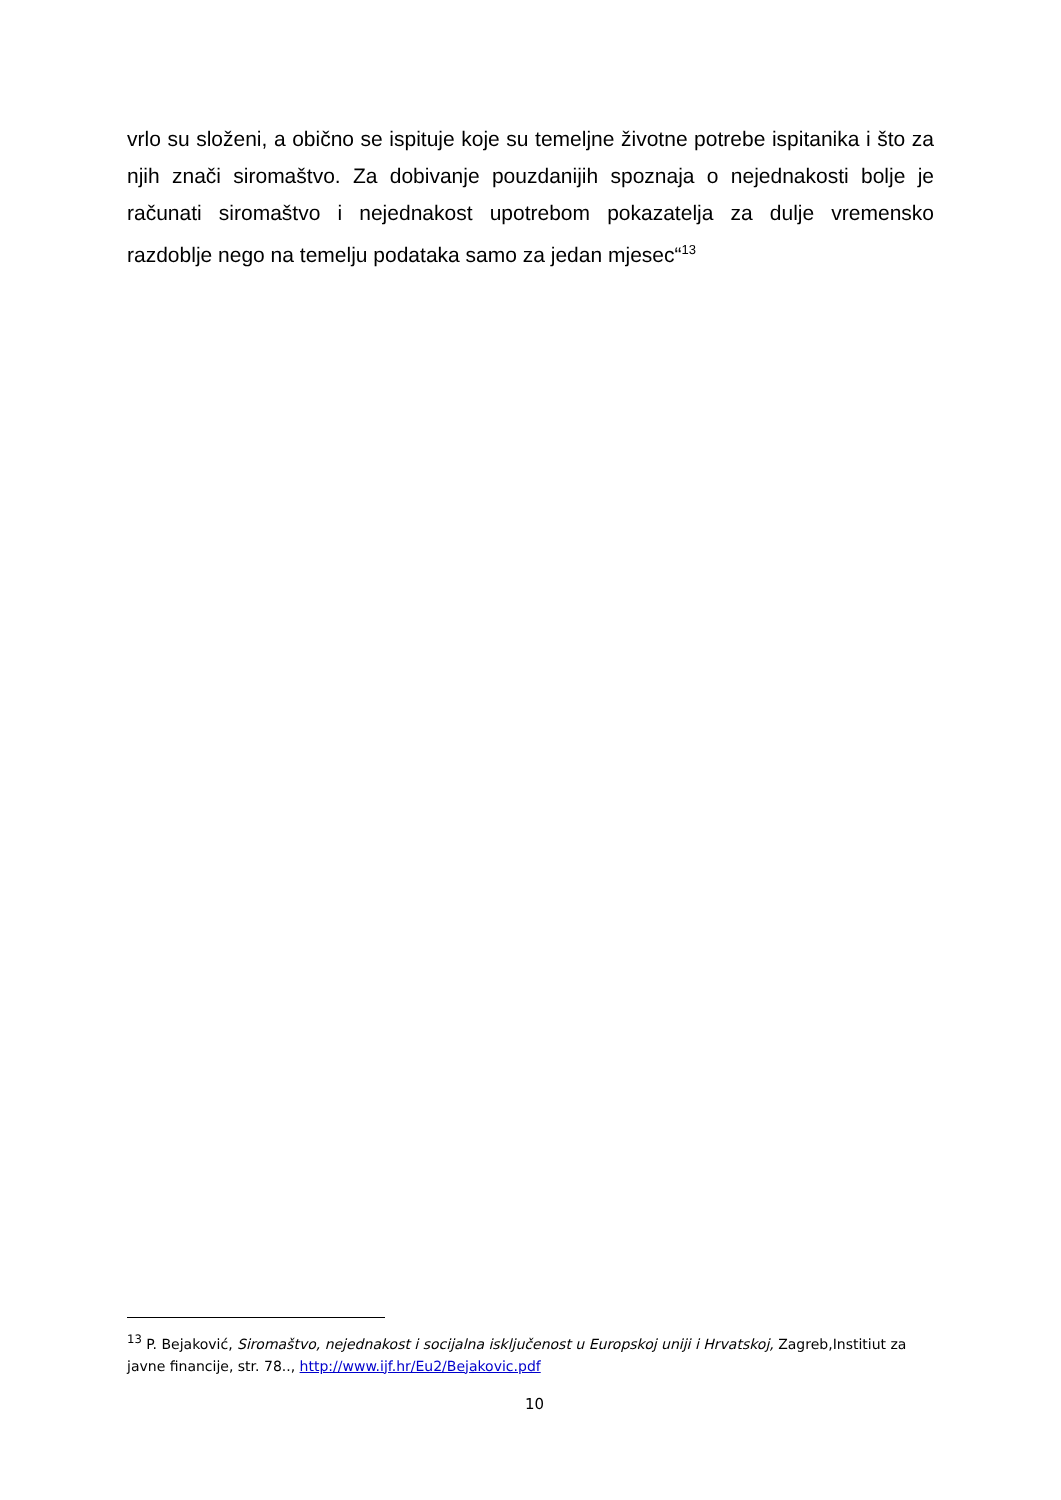vrlo su složeni, a obično se ispituje koje su temeljne životne potrebe ispitanika i što za njih znači siromaštvo. Za dobivanje pouzdanijih spoznaja o nejednakosti bolje je računati siromaštvo i nejednakost upotrebom pokazatelja za dulje vremensko razdoblje nego na temelju podataka samo za jedan mjesec“<sup>13</sup>
<sup>13</sup> P. Bejaković, Siromaštvo, nejednakost i socijalna isključenost u Europskoj uniji i Hrvatskoj, Zagreb,Institiut za javne financije, str. 78.., http://www.ijf.hr/Eu2/Bejakovic.pdf
10